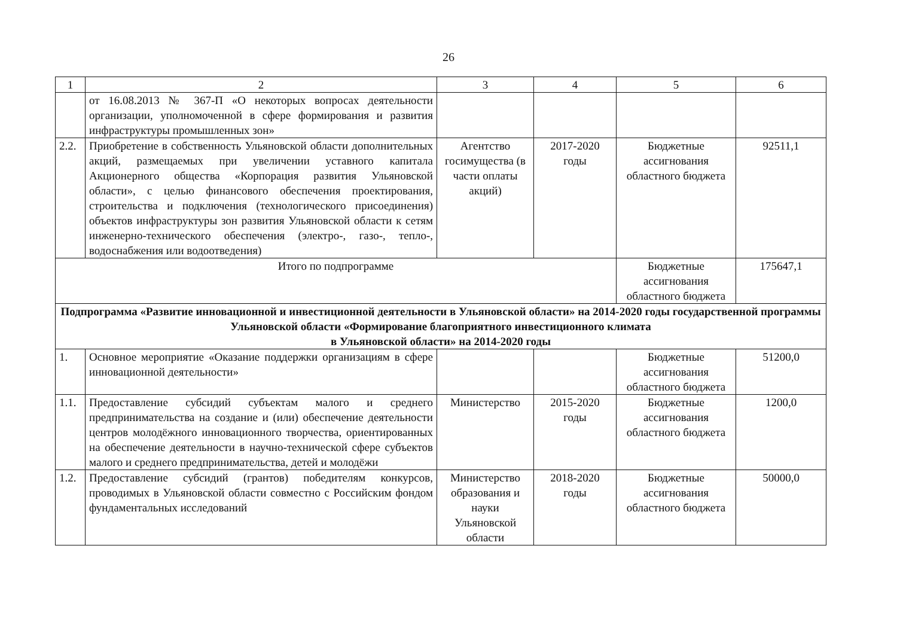26
| 1 | 2 | 3 | 4 | 5 | 6 |
| | от 16.08.2013 № 367-П «О некоторых вопросах деятельности организации, уполномоченной в сфере формирования и развития инфраструктуры промышленных зон» | | | | |
| 2.2. | Приобретение в собственность Ульяновской области дополнительных акций, размещаемых при увеличении уставного капитала Акционерного общества «Корпорация развития Ульяновской области», с целью финансового обеспечения проектирования, строительства и подключения (технологического присоединения) объектов инфраструктуры зон развития Ульяновской области к сетям инженерно-технического обеспечения (электро-, газо-, тепло-, водоснабжения или водоотведения) | Агентство госимущества (в части оплаты акций) | 2017-2020 годы | Бюджетные ассигнования областного бюджета | 92511,1 |
| Итого по подпрограмме | | | | Бюджетные ассигнования областного бюджета | 175647,1 |
| Подпрограмма «Развитие инновационной и инвестиционной деятельности в Ульяновской области» на 2014-2020 годы государственной программы Ульяновской области «Формирование благоприятного инвестиционного климата в Ульяновской области» на 2014-2020 годы | | | | | |
| 1. | Основное мероприятие «Оказание поддержки организациям в сфере инновационной деятельности» | | | Бюджетные ассигнования областного бюджета | 51200,0 |
| 1.1. | Предоставление субсидий субъектам малого и среднего предпринимательства на создание и (или) обеспечение деятельности центров молодёжного инновационного творчества, ориентированных на обеспечение деятельности в научно-технической сфере субъектов малого и среднего предпринимательства, детей и молодёжи | Министерство | 2015-2020 годы | Бюджетные ассигнования областного бюджета | 1200,0 |
| 1.2. | Предоставление субсидий (грантов) победителям конкурсов, проводимых в Ульяновской области совместно с Российским фондом фундаментальных исследований | Министерство образования и науки Ульяновской области | 2018-2020 годы | Бюджетные ассигнования областного бюджета | 50000,0 |